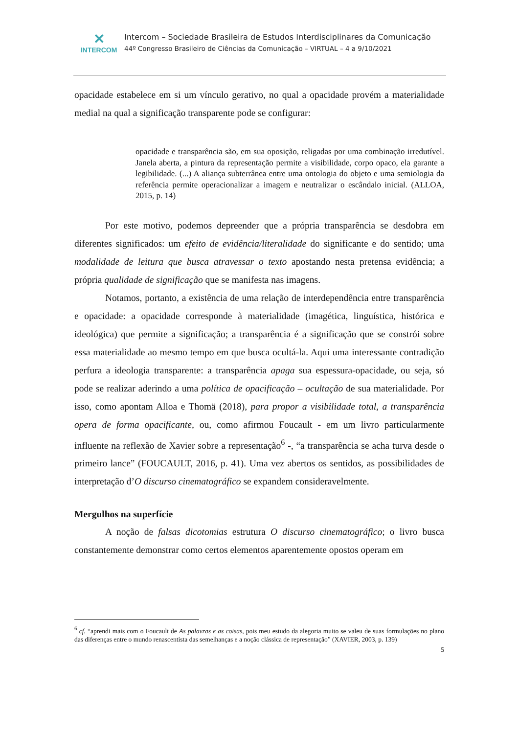✕
INTERCOM
Intercom – Sociedade Brasileira de Estudos Interdisciplinares da Comunicação
44º Congresso Brasileiro de Ciências da Comunicação – VIRTUAL – 4 a 9/10/2021
opacidade estabelece em si um vínculo gerativo, no qual a opacidade provém a materialidade medial na qual a significação transparente pode se configurar:
opacidade e transparência são, em sua oposição, religadas por uma combinação irredutível. Janela aberta, a pintura da representação permite a visibilidade, corpo opaco, ela garante a legibilidade. (...) A aliança subterrânea entre uma ontologia do objeto e uma semiologia da referência permite operacionalizar a imagem e neutralizar o escândalo inicial. (ALLOA, 2015, p. 14)
Por este motivo, podemos depreender que a própria transparência se desdobra em diferentes significados: um efeito de evidência/literalidade do significante e do sentido; uma modalidade de leitura que busca atravessar o texto apostando nesta pretensa evidência; a própria qualidade de significação que se manifesta nas imagens.
Notamos, portanto, a existência de uma relação de interdependência entre transparência e opacidade: a opacidade corresponde à materialidade (imagética, linguística, histórica e ideológica) que permite a significação; a transparência é a significação que se constrói sobre essa materialidade ao mesmo tempo em que busca ocultá-la. Aqui uma interessante contradição perfura a ideologia transparente: a transparência apaga sua espessura-opacidade, ou seja, só pode se realizar aderindo a uma política de opacificação – ocultação de sua materialidade. Por isso, como apontam Alloa e Thomä (2018), para propor a visibilidade total, a transparência opera de forma opacificante, ou, como afirmou Foucault - em um livro particularmente influente na reflexão de Xavier sobre a representação<sup>6</sup> -, “a transparência se acha turva desde o primeiro lance” (FOUCAULT, 2016, p. 41). Uma vez abertos os sentidos, as possibilidades de interpretação d’O discurso cinematográfico se expandem consideravelmente.
Mergulhos na superfície
A noção de falsas dicotomias estrutura O discurso cinematográfico; o livro busca constantemente demonstrar como certos elementos aparentemente opostos operam em
<sup>6</sup> cf. “aprendi mais com o Foucault de As palavras e as coisas, pois meu estudo da alegoria muito se valeu de suas formulações no plano das diferenças entre o mundo renascentista das semelhanças e a noção clássica de representação” (XAVIER, 2003, p. 139)
5